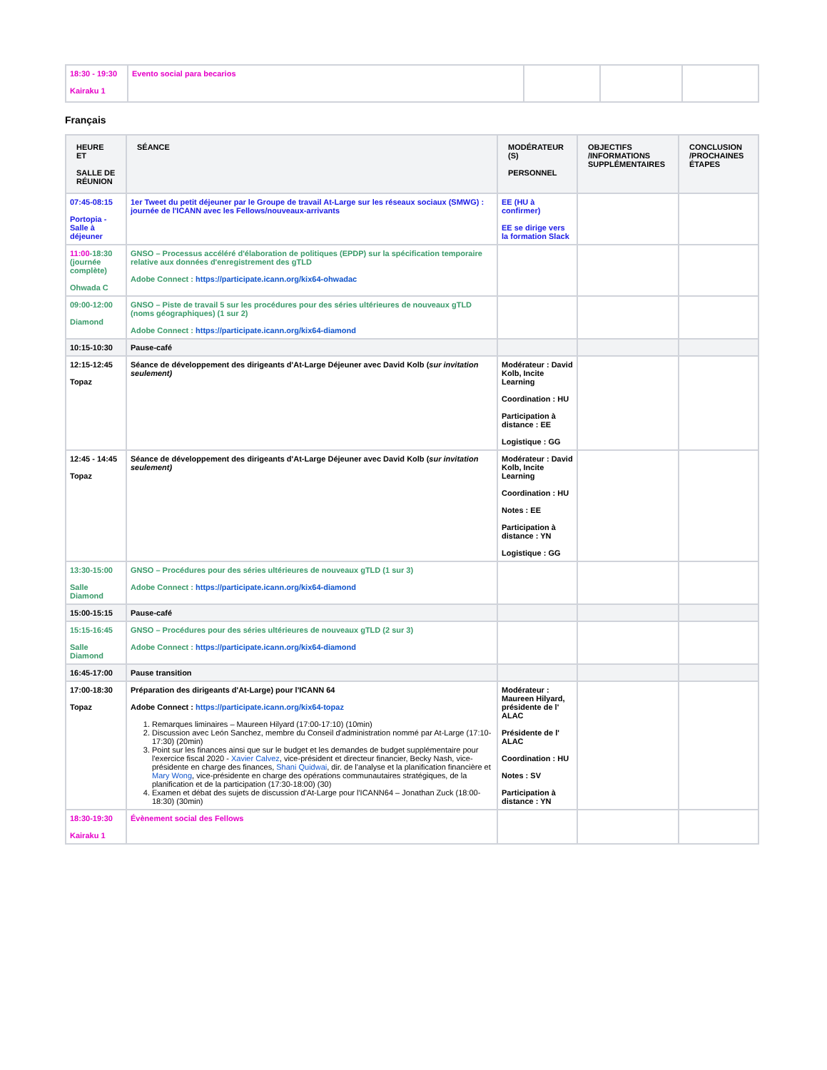| 18:30 - 19:30 Kairaku 1 | Evento social para becarios | | | |
Français
| HEURE ET SALLE DE RÉUNION | SÉANCE | MODÉRATEUR (S) PERSONNEL | OBJECTIFS /INFORMATIONS SUPPLÉMENTAIRES | CONCLUSION /PROCHAINES ÉTAPES |
| --- | --- | --- | --- | --- |
| 07:45-08:15 Portopia - Salle à déjeuner | 1er Tweet du petit déjeuner par le Groupe de travail At-Large sur les réseaux sociaux (SMWG) : journée de l'ICANN avec les Fellows/nouveaux-arrivants | EE (HU à confirmer) EE se dirige vers la formation Slack | | |
| 11:00 -18:30 (journée complète) Ohwada C | GNSO – Processus accéléré d'élaboration de politiques (EPDP) sur la spécification temporaire relative aux données d'enregistrement des gTLD Adobe Connect : https://participate.icann.org/kix64-ohwadac | | | |
| 09:00-12:00 Diamond | GNSO – Piste de travail 5 sur les procédures pour des séries ultérieures de nouveaux gTLD (noms géographiques) (1 sur 2) Adobe Connect : https://participate.icann.org/kix64-diamond | | | |
| 10:15-10:30 | Pause-café | | | |
| 12:15-12:45 Topaz | Séance de développement des dirigeants d'At-Large Déjeuner avec David Kolb ( sur invitation seulement) | Modérateur : David Kolb, Incite Learning Coordination : HU Participation à distance : EE Logistique : GG | | |
| 12:45 - 14:45 Topaz | Séance de développement des dirigeants d'At-Large Déjeuner avec David Kolb ( sur invitation seulement) | Modérateur : David Kolb, Incite Learning Coordination : HU Notes : EE Participation à distance : YN Logistique : GG | | |
| 13:30-15:00 Salle Diamond | GNSO – Procédures pour des séries ultérieures de nouveaux gTLD (1 sur 3) Adobe Connect : https://participate.icann.org/kix64-diamond | | | |
| 15:00-15:15 | Pause-café | | | |
| 15:15-16:45 Salle Diamond | GNSO – Procédures pour des séries ultérieures de nouveaux gTLD (2 sur 3) Adobe Connect : https://participate.icann.org/kix64-diamond | | | |
| 16:45-17:00 | Pause transition | | | |
| 17:00-18:30 Topaz | Préparation des dirigeants d'At-Large) pour l'ICANN 64 Adobe Connect : https://participate.icann.org/kix64-topaz 1. Remarques liminaires – Maureen Hilyard (17:00-17:10) (10min) 2. Discussion avec León Sanchez, membre du Conseil d'administration nommé par At-Large (17:10-17:30) (20min) 3. Point sur les finances ainsi que sur le budget et les demandes de budget supplémentaire pour l'exercice fiscal 2020 - Xavier Calvez , vice-président et directeur financier, Becky Nash, vice-présidente en charge des finances, Shani Quidwai , dir. de l'analyse et la planification financière et Mary Wong , vice-présidente en charge des opérations communautaires stratégiques, de la planification et de la participation (17:30-18:00) (30) 4. Examen et débat des sujets de discussion d'At-Large pour l'ICANN64 – Jonathan Zuck (18:00-18:30) (30min) | Modérateur : Maureen Hilyard, présidente de l' ALAC Présidente de l' ALAC Coordination : HU Notes : SV Participation à distance : YN | | |
| 18:30-19:30 Kairaku 1 | Évènement social des Fellows | | | |